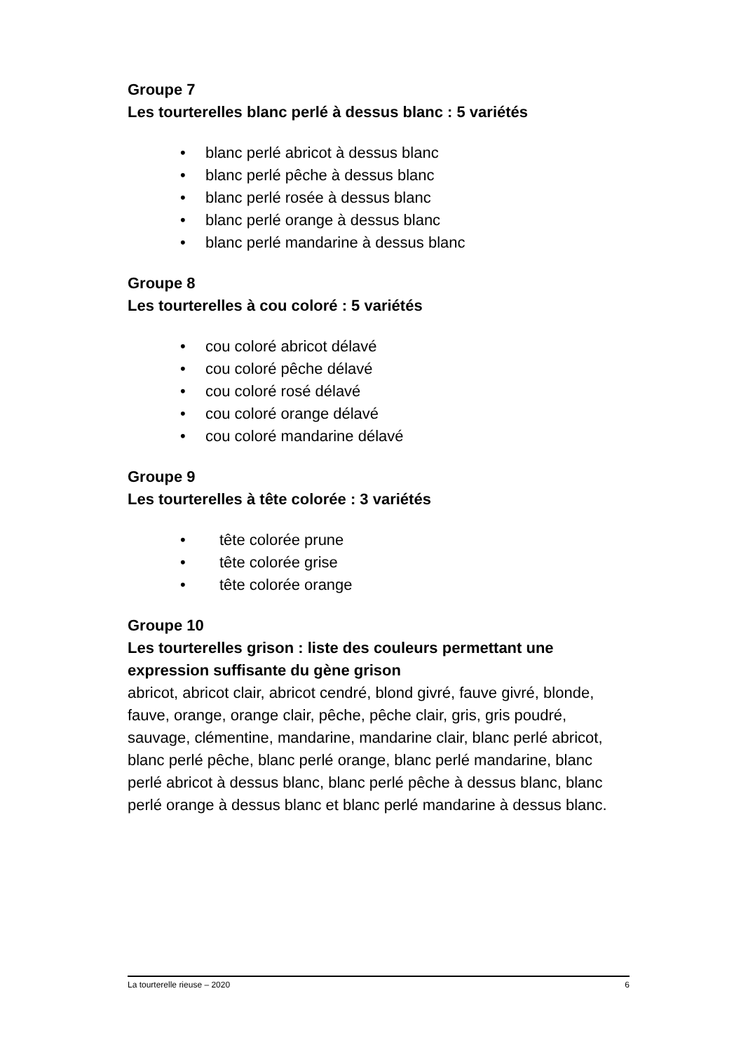Groupe 7
Les tourterelles blanc perlé à dessus blanc : 5 variétés
• blanc perlé abricot à dessus blanc
• blanc perlé pêche à dessus blanc
• blanc perlé rosée à dessus blanc
• blanc perlé orange à dessus blanc
• blanc perlé mandarine à dessus blanc
Groupe 8
Les tourterelles à cou coloré : 5 variétés
• cou coloré abricot délavé
• cou coloré pêche délavé
• cou coloré rosé délavé
• cou coloré orange délavé
• cou coloré mandarine délavé
Groupe 9
Les tourterelles à tête colorée : 3 variétés
• tête colorée prune
• tête colorée grise
• tête colorée orange
Groupe 10
Les tourterelles grison : liste des couleurs permettant une expression suffisante du gène grison
abricot, abricot clair, abricot cendré, blond givré, fauve givré, blonde, fauve, orange, orange clair, pêche, pêche clair, gris, gris poudré, sauvage, clémentine, mandarine, mandarine clair, blanc perlé abricot, blanc perlé pêche, blanc perlé orange, blanc perlé mandarine, blanc perlé abricot à dessus blanc, blanc perlé pêche à dessus blanc, blanc perlé orange à dessus blanc et blanc perlé mandarine à dessus blanc.
La tourterelle rieuse – 2020 6